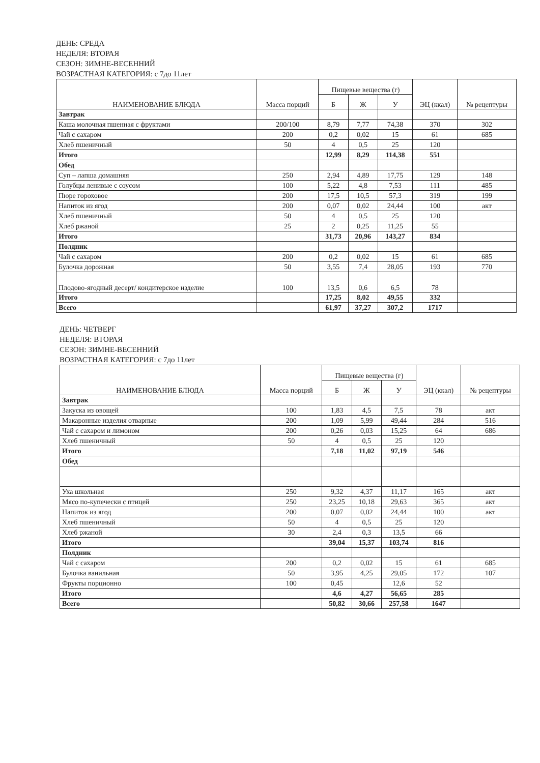ДЕНЬ: СРЕДА
НЕДЕЛЯ: ВТОРАЯ
СЕЗОН: ЗИМНЕ-ВЕСЕННИЙ
ВОЗРАСТНАЯ КАТЕГОРИЯ: с 7до 11лет
| НАИМЕНОВАНИЕ БЛЮДА | Масса порций | Пищевые вещества (г) | | | ЭЦ (ккал) | № рецептуры |
| --- | --- | --- | --- | --- | --- | --- |
| | | Б | Ж | У | | |
| Завтрак | | | | | | |
| Каша молочная пшенная с фруктами | 200/100 | 8,79 | 7,77 | 74,38 | 370 | 302 |
| Чай с сахаром | 200 | 0,2 | 0,02 | 15 | 61 | 685 |
| Хлеб пшеничный | 50 | 4 | 0,5 | 25 | 120 | |
| Итого | | 12,99 | 8,29 | 114,38 | 551 | |
| Обед | | | | | | |
| Суп – лапша домашняя | 250 | 2,94 | 4,89 | 17,75 | 129 | 148 |
| Голубцы ленивые с соусом | 100 | 5,22 | 4,8 | 7,53 | 111 | 485 |
| Пюре гороховое | 200 | 17,5 | 10,5 | 57,3 | 319 | 199 |
| Напиток из ягод | 200 | 0,07 | 0,02 | 24,44 | 100 | акт |
| Хлеб пшеничный | 50 | 4 | 0,5 | 25 | 120 | |
| Хлеб ржаной | 25 | 2 | 0,25 | 11,25 | 55 | |
| Итого | | 31,73 | 20,96 | 143,27 | 834 | |
| Полдник | | | | | | |
| Чай с сахаром | 200 | 0,2 | 0,02 | 15 | 61 | 685 |
| Булочка дорожная | 50 | 3,55 | 7,4 | 28,05 | 193 | 770 |
| Плодово-ягодный десерт/ кондитерское изделие | 100 | 13,5 | 0,6 | 6,5 | 78 | |
| Итого | | 17,25 | 8,02 | 49,55 | 332 | |
| Всего | | 61,97 | 37,27 | 307,2 | 1717 | |
ДЕНЬ: ЧЕТВЕРГ
НЕДЕЛЯ: ВТОРАЯ
СЕЗОН: ЗИМНЕ-ВЕСЕННИЙ
ВОЗРАСТНАЯ КАТЕГОРИЯ: с 7до 11лет
| НАИМЕНОВАНИЕ БЛЮДА | Масса порций | Пищевые вещества (г) | | | ЭЦ (ккал) | № рецептуры |
| --- | --- | --- | --- | --- | --- | --- |
| | | Б | Ж | У | | |
| Завтрак | | | | | | |
| Закуска из овощей | 100 | 1,83 | 4,5 | 7,5 | 78 | акт |
| Макаронные изделия отварные | 200 | 1,09 | 5,99 | 49,44 | 284 | 516 |
| Чай с сахаром и лимоном | 200 | 0,26 | 0,03 | 15,25 | 64 | 686 |
| Хлеб пшеничный | 50 | 4 | 0,5 | 25 | 120 | |
| Итого | | 7,18 | 11,02 | 97,19 | 546 | |
| Обед | | | | | | |
| Уха школьная | 250 | 9,32 | 4,37 | 11,17 | 165 | акт |
| Мясо по-купечески с птицей | 250 | 23,25 | 10,18 | 29,63 | 365 | акт |
| Напиток из ягод | 200 | 0,07 | 0,02 | 24,44 | 100 | акт |
| Хлеб пшеничный | 50 | 4 | 0,5 | 25 | 120 | |
| Хлеб ржаной | 30 | 2,4 | 0,3 | 13,5 | 66 | |
| Итого | | 39,04 | 15,37 | 103,74 | 816 | |
| Полдник | | | | | | |
| Чай с сахаром | 200 | 0,2 | 0,02 | 15 | 61 | 685 |
| Булочка ванильная | 50 | 3,95 | 4,25 | 29,05 | 172 | 107 |
| Фрукты порционно | 100 | 0,45 | | 12,6 | 52 | |
| Итого | | 4,6 | 4,27 | 56,65 | 285 | |
| Всего | | 50,82 | 30,66 | 257,58 | 1647 | |